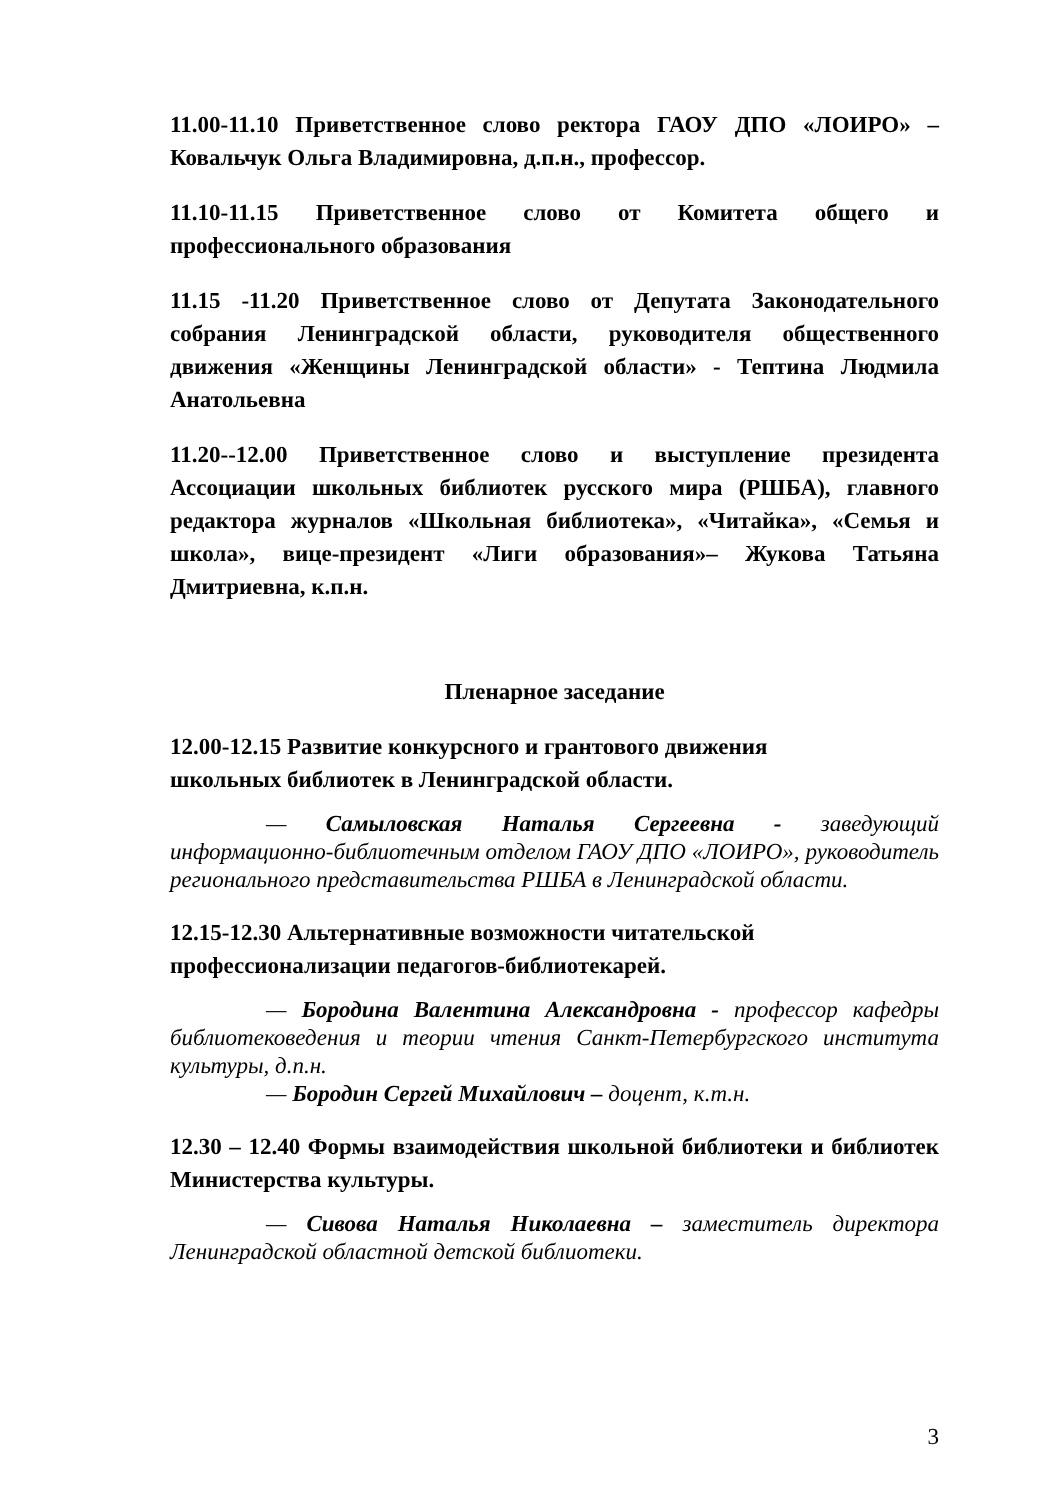11.00-11.10 Приветственное слово ректора ГАОУ ДПО «ЛОИРО» – Ковальчук Ольга Владимировна, д.п.н., профессор.
11.10-11.15 Приветственное слово от Комитета общего и профессионального образования
11.15 -11.20 Приветственное слово от Депутата Законодательного собрания Ленинградской области, руководителя общественного движения «Женщины Ленинградской области» - Тептина Людмила Анатольевна
11.20--12.00 Приветственное слово и выступление президента Ассоциации школьных библиотек русского мира (РШБА), главного редактора журналов «Школьная библиотека», «Читайка», «Семья и школа», вице-президент «Лиги образования»– Жукова Татьяна Дмитриевна, к.п.н.
Пленарное заседание
12.00-12.15 Развитие конкурсного и грантового движения
школьных библиотек в Ленинградской области.
— Самыловская Наталья Сергеевна - заведующий информационно-библиотечным отделом ГАОУ ДПО «ЛОИРО», руководитель регионального представительства РШБА в Ленинградской области.
12.15-12.30 Альтернативные возможности читательской
профессионализации педагогов-библиотекарей.
— Бородина Валентина Александровна - профессор кафедры библиотековедения и теории чтения Санкт-Петербургского института культуры, д.п.н.
— Бородин Сергей Михайлович – доцент, к.т.н.
12.30 – 12.40 Формы взаимодействия школьной библиотеки и библиотек Министерства культуры.
— Сивова Наталья Николаевна – заместитель директора Ленинградской областной детской библиотеки.
3